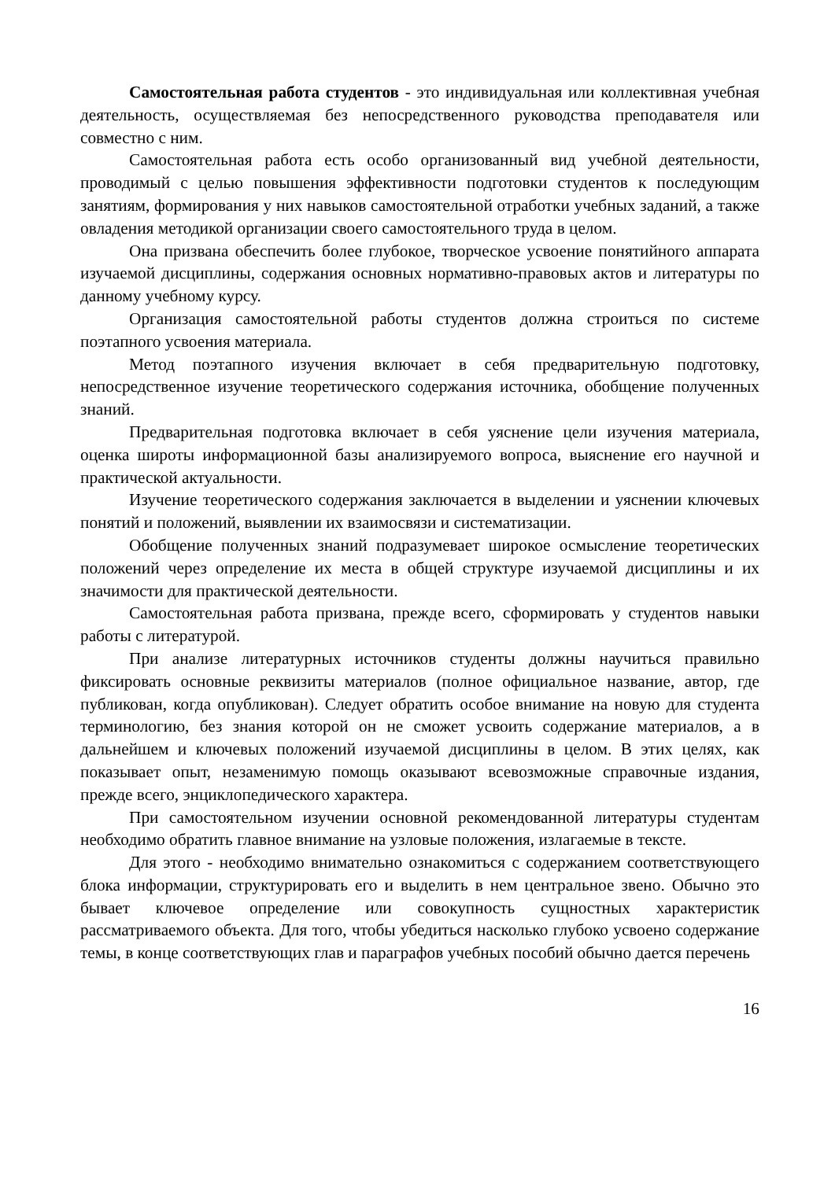Самостоятельная работа студентов - это индивидуальная или коллективная учебная деятельность, осуществляемая без непосредственного руководства преподавателя или совместно с ним.
Самостоятельная работа есть особо организованный вид учебной деятельности, проводимый с целью повышения эффективности подготовки студентов к последующим занятиям, формирования у них навыков самостоятельной отработки учебных заданий, а также овладения методикой организации своего самостоятельного труда в целом.
Она призвана обеспечить более глубокое, творческое усвоение понятийного аппарата изучаемой дисциплины, содержания основных нормативно-правовых актов и литературы по данному учебному курсу.
Организация самостоятельной работы студентов должна строиться по системе поэтапного усвоения материала.
Метод поэтапного изучения включает в себя предварительную подготовку, непосредственное изучение теоретического содержания источника, обобщение полученных знаний.
Предварительная подготовка включает в себя уяснение цели изучения материала, оценка широты информационной базы анализируемого вопроса, выяснение его научной и практической актуальности.
Изучение теоретического содержания заключается в выделении и уяснении ключевых понятий и положений, выявлении их взаимосвязи и систематизации.
Обобщение полученных знаний подразумевает широкое осмысление теоретических положений через определение их места в общей структуре изучаемой дисциплины и их значимости для практической деятельности.
Самостоятельная работа призвана, прежде всего, сформировать у студентов навыки работы с литературой.
При анализе литературных источников студенты должны научиться правильно фиксировать основные реквизиты материалов (полное официальное название, автор, где публикован, когда опубликован). Следует обратить особое внимание на новую для студента терминологию, без знания которой он не сможет усвоить содержание материалов, а в дальнейшем и ключевых положений изучаемой дисциплины в целом. В этих целях, как показывает опыт, незаменимую помощь оказывают всевозможные справочные издания, прежде всего, энциклопедического характера.
При самостоятельном изучении основной рекомендованной литературы студентам необходимо обратить главное внимание на узловые положения, излагаемые в тексте.
Для этого - необходимо внимательно ознакомиться с содержанием соответствующего блока информации, структурировать его и выделить в нем центральное звено. Обычно это бывает ключевое определение или совокупность сущностных характеристик рассматриваемого объекта. Для того, чтобы убедиться насколько глубоко усвоено содержание темы, в конце соответствующих глав и параграфов учебных пособий обычно дается перечень
16